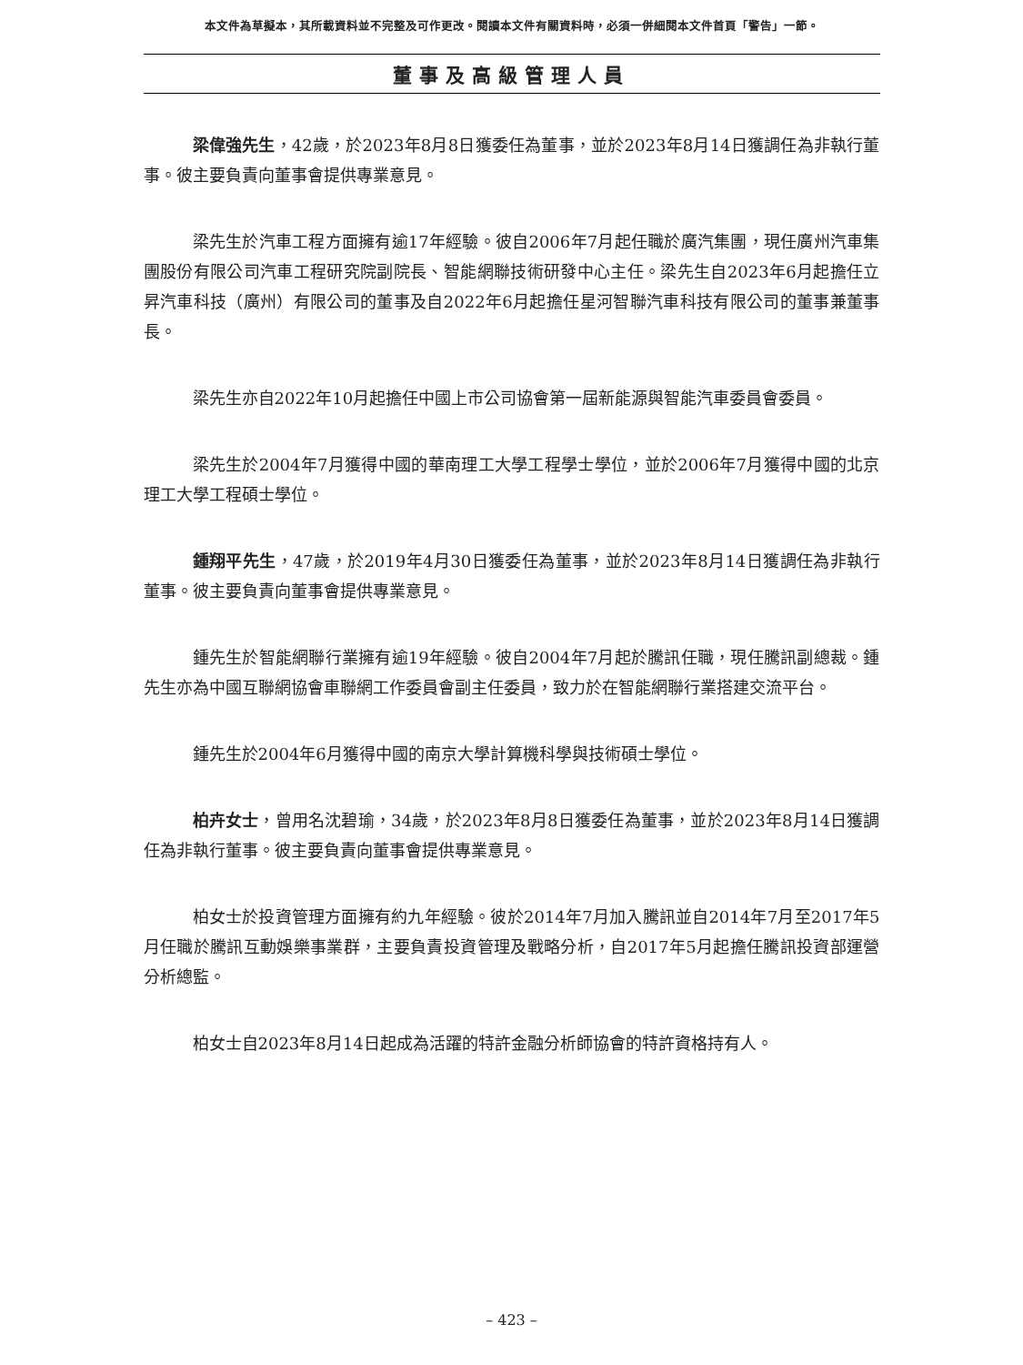本文件為草擬本，其所載資料並不完整及可作更改。閱讀本文件有關資料時，必須一併細閱本文件首頁「警告」一節。
董事及高級管理人員
梁偉強先生，42歲，於2023年8月8日獲委任為董事，並於2023年8月14日獲調任為非執行董事。彼主要負責向董事會提供專業意見。
梁先生於汽車工程方面擁有逾17年經驗。彼自2006年7月起任職於廣汽集團，現任廣州汽車集團股份有限公司汽車工程研究院副院長、智能網聯技術研發中心主任。梁先生自2023年6月起擔任立昇汽車科技（廣州）有限公司的董事及自2022年6月起擔任星河智聯汽車科技有限公司的董事兼董事長。
梁先生亦自2022年10月起擔任中國上市公司協會第一屆新能源與智能汽車委員會委員。
梁先生於2004年7月獲得中國的華南理工大學工程學士學位，並於2006年7月獲得中國的北京理工大學工程碩士學位。
鍾翔平先生，47歲，於2019年4月30日獲委任為董事，並於2023年8月14日獲調任為非執行董事。彼主要負責向董事會提供專業意見。
鍾先生於智能網聯行業擁有逾19年經驗。彼自2004年7月起於騰訊任職，現任騰訊副總裁。鍾先生亦為中國互聯網協會車聯網工作委員會副主任委員，致力於在智能網聯行業搭建交流平台。
鍾先生於2004年6月獲得中國的南京大學計算機科學與技術碩士學位。
柏卉女士，曾用名沈碧瑜，34歲，於2023年8月8日獲委任為董事，並於2023年8月14日獲調任為非執行董事。彼主要負責向董事會提供專業意見。
柏女士於投資管理方面擁有約九年經驗。彼於2014年7月加入騰訊並自2014年7月至2017年5月任職於騰訊互動娛樂事業群，主要負責投資管理及戰略分析，自2017年5月起擔任騰訊投資部運營分析總監。
柏女士自2023年8月14日起成為活躍的特許金融分析師協會的特許資格持有人。
– 423 –